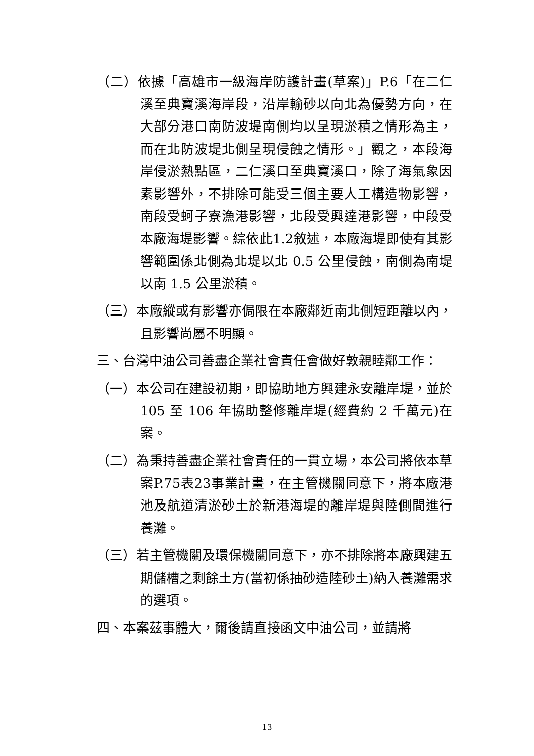（二）依據「高雄市一級海岸防護計畫(草案)」P.6「在二仁溪至典寶溪海岸段，沿岸輸砂以向北為優勢方向，在大部分港口南防波堤南側均以呈現淤積之情形為主，而在北防波堤北側呈現侵蝕之情形。」觀之，本段海岸侵淤熱點區，二仁溪口至典寶溪口，除了海氣象因素影響外，不排除可能受三個主要人工構造物影響，南段受蚵子寮漁港影響，北段受興達港影響，中段受本廠海堤影響。綜依此1.2敘述，本廠海堤即使有其影響範圍係北側為北堤以北 0.5 公里侵蝕，南側為南堤以南 1.5 公里淤積。
（三）本廠縱或有影響亦侷限在本廠鄰近南北側短距離以內，且影響尚屬不明顯。
三、台灣中油公司善盡企業社會責任會做好敦親睦鄰工作：
（一）本公司在建設初期，即協助地方興建永安離岸堤，並於 105 至 106 年協助整修離岸堤(經費約 2 千萬元)在案。
（二）為秉持善盡企業社會責任的一貫立場，本公司將依本草案P.75表23事業計畫，在主管機關同意下，將本廠港池及航道清淤砂土於新港海堤的離岸堤與陸側間進行養灘。
（三）若主管機關及環保機關同意下，亦不排除將本廠興建五期儲槽之剩餘土方(當初係抽砂造陸砂土)納入養灘需求的選項。
四、本案茲事體大，爾後請直接函文中油公司，並請將
13